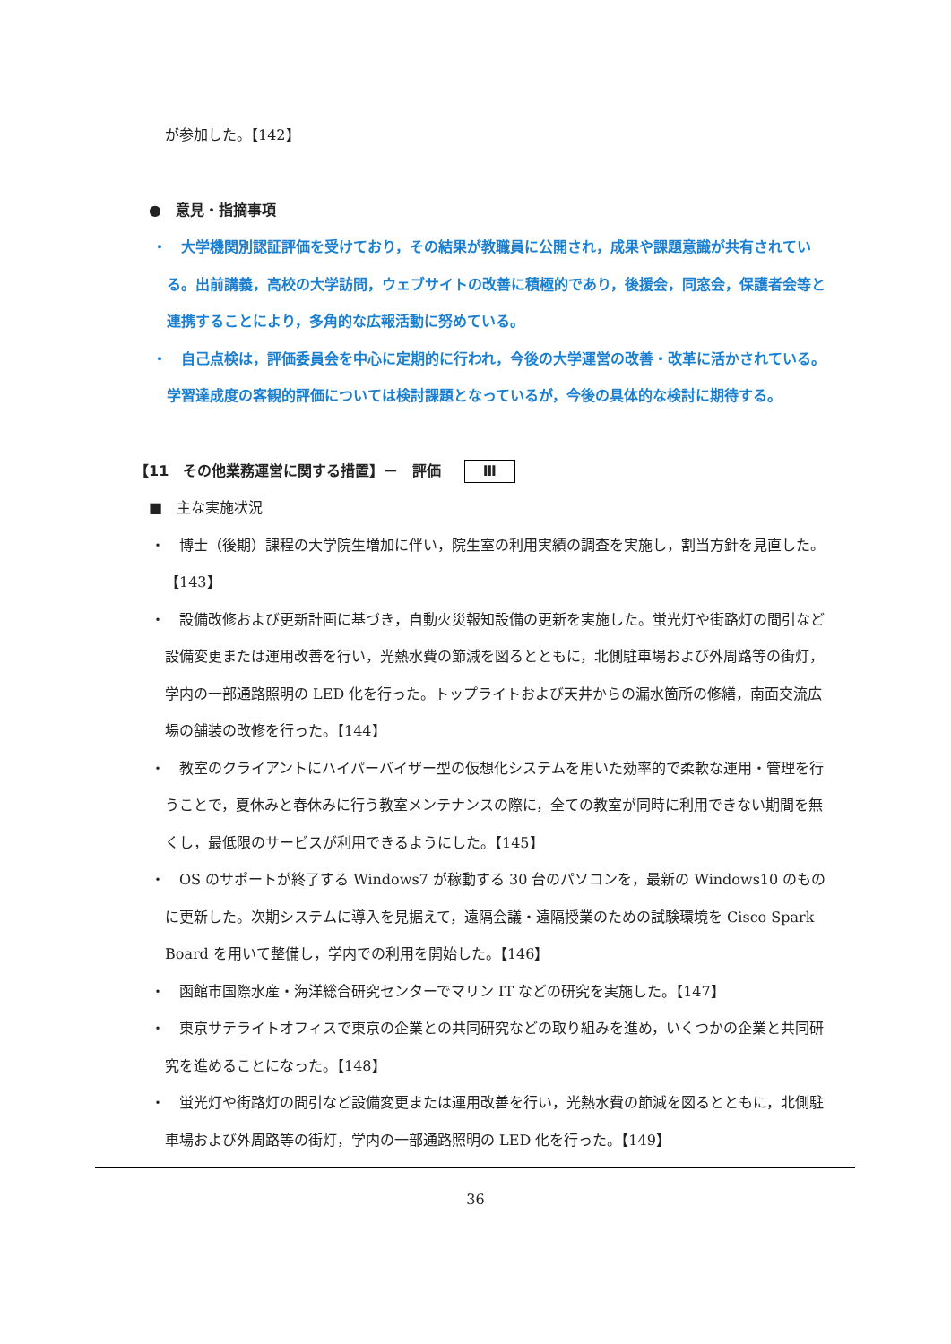が参加した。【142】
●　意見・指摘事項
・　大学機関別認証評価を受けており，その結果が教職員に公開され，成果や課題意識が共有されている。出前講義，高校の大学訪問，ウェブサイトの改善に積極的であり，後援会，同窓会，保護者会等と連携することにより，多角的な広報活動に努めている。
・　自己点検は，評価委員会を中心に定期的に行われ，今後の大学運営の改善・改革に活かされている。学習達成度の客観的評価については検討課題となっているが，今後の具体的な検討に期待する。
【11　その他業務運営に関する措置】－　評価 Ⅲ
■　主な実施状況
・　博士（後期）課程の大学院生増加に伴い，院生室の利用実績の調査を実施し，割当方針を見直した。【143】
・　設備改修および更新計画に基づき，自動火災報知設備の更新を実施した。蛍光灯や街路灯の間引など設備変更または運用改善を行い，光熱水費の節減を図るとともに，北側駐車場および外周路等の街灯，学内の一部通路照明の LED 化を行った。トップライトおよび天井からの漏水箇所の修繕，南面交流広場の舗装の改修を行った。【144】
・　教室のクライアントにハイパーバイザー型の仮想化システムを用いた効率的で柔軟な運用・管理を行うことで，夏休みと春休みに行う教室メンテナンスの際に，全ての教室が同時に利用できない期間を無くし，最低限のサービスが利用できるようにした。【145】
・　OS のサポートが終了する Windows7 が稼動する 30 台のパソコンを，最新の Windows10 のものに更新した。次期システムに導入を見据えて，遠隔会議・遠隔授業のための試験環境を Cisco Spark Board を用いて整備し，学内での利用を開始した。【146】
・　函館市国際水産・海洋総合研究センターでマリン IT などの研究を実施した。【147】
・　東京サテライトオフィスで東京の企業との共同研究などの取り組みを進め，いくつかの企業と共同研究を進めることになった。【148】
・　蛍光灯や街路灯の間引など設備変更または運用改善を行い，光熱水費の節減を図るとともに，北側駐車場および外周路等の街灯，学内の一部通路照明の LED 化を行った。【149】
36